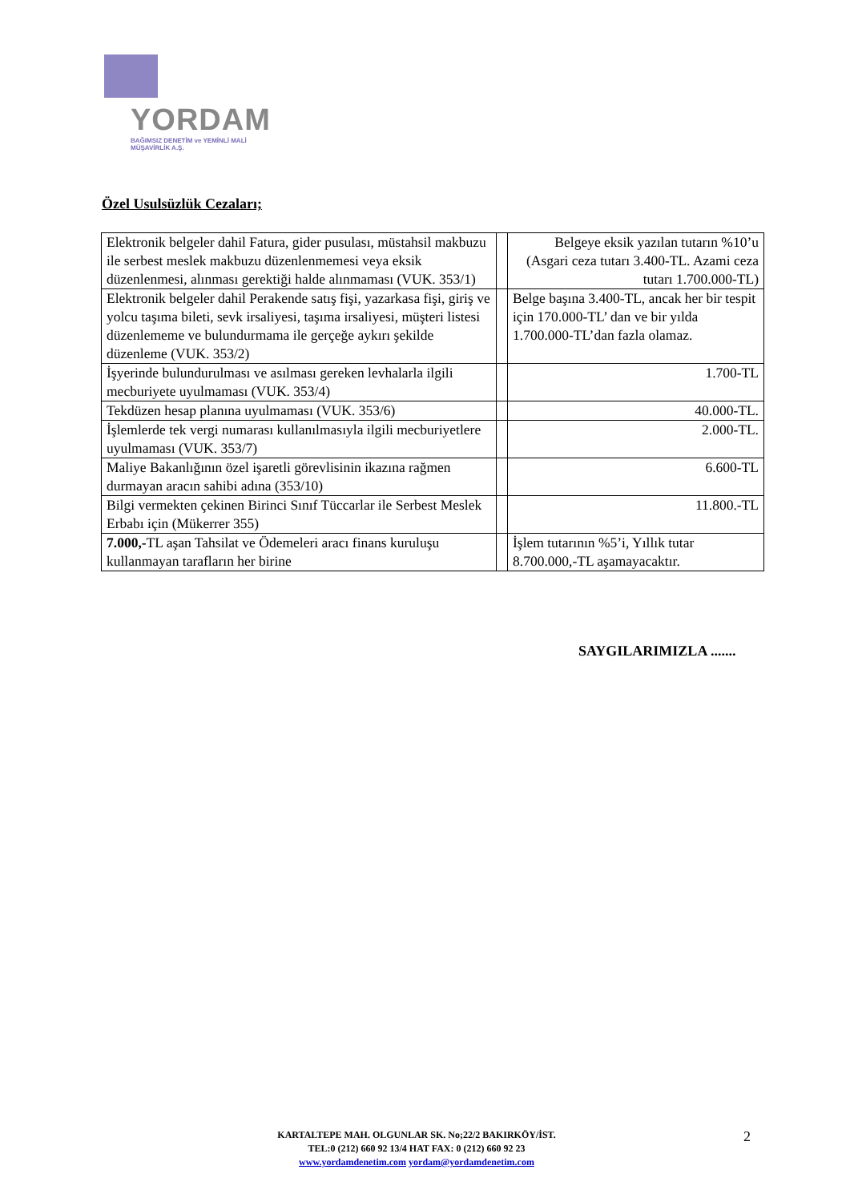YORDAM
BAĞIMSIZ DENETİM ve YEMİNLİ MALİ MÜŞAVİRLİK A.Ş.
Özel Usulsüzlük Cezaları;
| Elektronik belgeler dahil Fatura, gider pusulası, müstahsil makbuzu ile serbest meslek makbuzu düzenlenmemesi veya eksik düzenlenmesi, alınması gerektiği halde alınmaması (VUK. 353/1) | | Belgeye eksik yazılan tutarın %10’u (Asgari ceza tutarı 3.400-TL. Azami ceza tutarı 1.700.000-TL) |
| Elektronik belgeler dahil Perakende satış fişi, yazarkasa fişi, giriş ve yolcu taşıma bileti, sevk irsaliyesi, taşıma irsaliyesi, müşteri listesi düzenlememe ve bulundurmama ile gerçeğe aykırı şekilde düzenleme (VUK. 353/2) | | Belge başına 3.400-TL, ancak her bir tespit için 170.000-TL’ dan ve bir yılda 1.700.000-TL’dan fazla olamaz. |
| İşyerinde bulundurulması ve asılması gereken levhalarla ilgili mecburiyete uyulmaması (VUK. 353/4) | | 1.700-TL |
| Tekdüzen hesap planına uyulmaması (VUK. 353/6) | | 40.000-TL. |
| İşlemlerde tek vergi numarası kullanılmasıyla ilgili mecburiyetlere uyulmaması (VUK. 353/7) | | 2.000-TL. |
| Maliye Bakanlığının özel işaretli görevlisinin ikazına rağmen durmayan aracın sahibi adına (353/10) | | 6.600-TL |
| Bilgi vermekten çekinen Birinci Sınıf Tüccarlar ile Serbest Meslek Erbabı için (Mükerrer 355) | | 11.800.-TL |
| 7.000,- TL aşan Tahsilat ve Ödemeleri aracı finans kuruluşu kullanmayan tarafların her birine | | İşlem tutarının %5’i, Yıllık tutar 8.700.000,-TL aşamayacaktır. |
SAYGILARIMIZLA .......
KARTALTEPE MAH. OLGUNLAR SK. No;22/2 BAKIRKÖY/İST.
TEL:0 (212) 660 92 13/4 HAT FAX: 0 (212) 660 92 23
www.yordamdenetim.com yordam@yordamdenetim.com
2